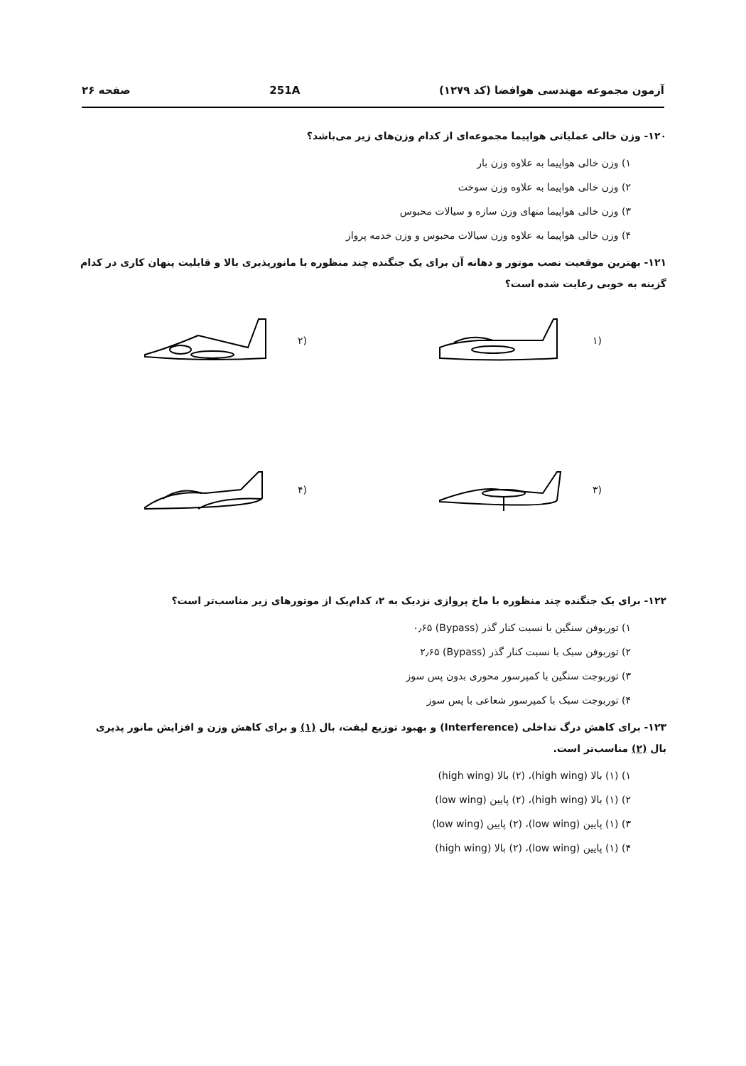آزمون مجموعه مهندسی هوافضا (کد ۱۲۷۹) 251A صفحه ۲۶
۱۲۰- وزن خالی عملیاتی هواپیما مجموعه‌ای از کدام وزن‌های زیر می‌باشد؟
۱) وزن خالی هواپیما به علاوه وزن بار
۲) وزن خالی هواپیما به علاوه وزن سوخت
۳) وزن خالی هواپیما منهای وزن سازه و سیالات محبوس
۴) وزن خالی هواپیما به علاوه وزن سیالات محبوس و وزن خدمه پرواز
۱۲۱- بهترین موقعیت نصب موتور و دهانه آن برای یک جنگنده چند منظوره با مانورپذیری بالا و قابلیت پنهان کاری در کدام گزینه به خوبی رعایت شده است؟
(۱
(۲
(۳
(۴
۱۲۲- برای یک جنگنده چند منظوره با ماخ پروازی نزدیک به ۲، کدام‌یک از موتورهای زیر مناسب‌تر است؟
۱) توربوفن سنگین با نسبت کنار گذر (Bypass) ۰٫۶۵
۲) توربوفن سبک با نسبت کنار گذر (Bypass) ۲٫۶۵
۳) توربوجت سنگین با کمپرسور محوری بدون پس سوز
۴) توربوجت سبک با کمپرسور شعاعی با پس سوز
۱۲۳- برای کاهش درگ تداخلی (Interference) و بهبود توزیع لیفت، بال (۱) و برای کاهش وزن و افزایش مانور پذیری بال (۲) مناسب‌تر است.
۱) (۱) بالا (high wing)، (۲) بالا (high wing)
۲) (۱) بالا (high wing)، (۲) پایین (low wing)
۳) (۱) پایین (low wing)، (۲) پایین (low wing)
۴) (۱) پایین (low wing)، (۲) بالا (high wing)